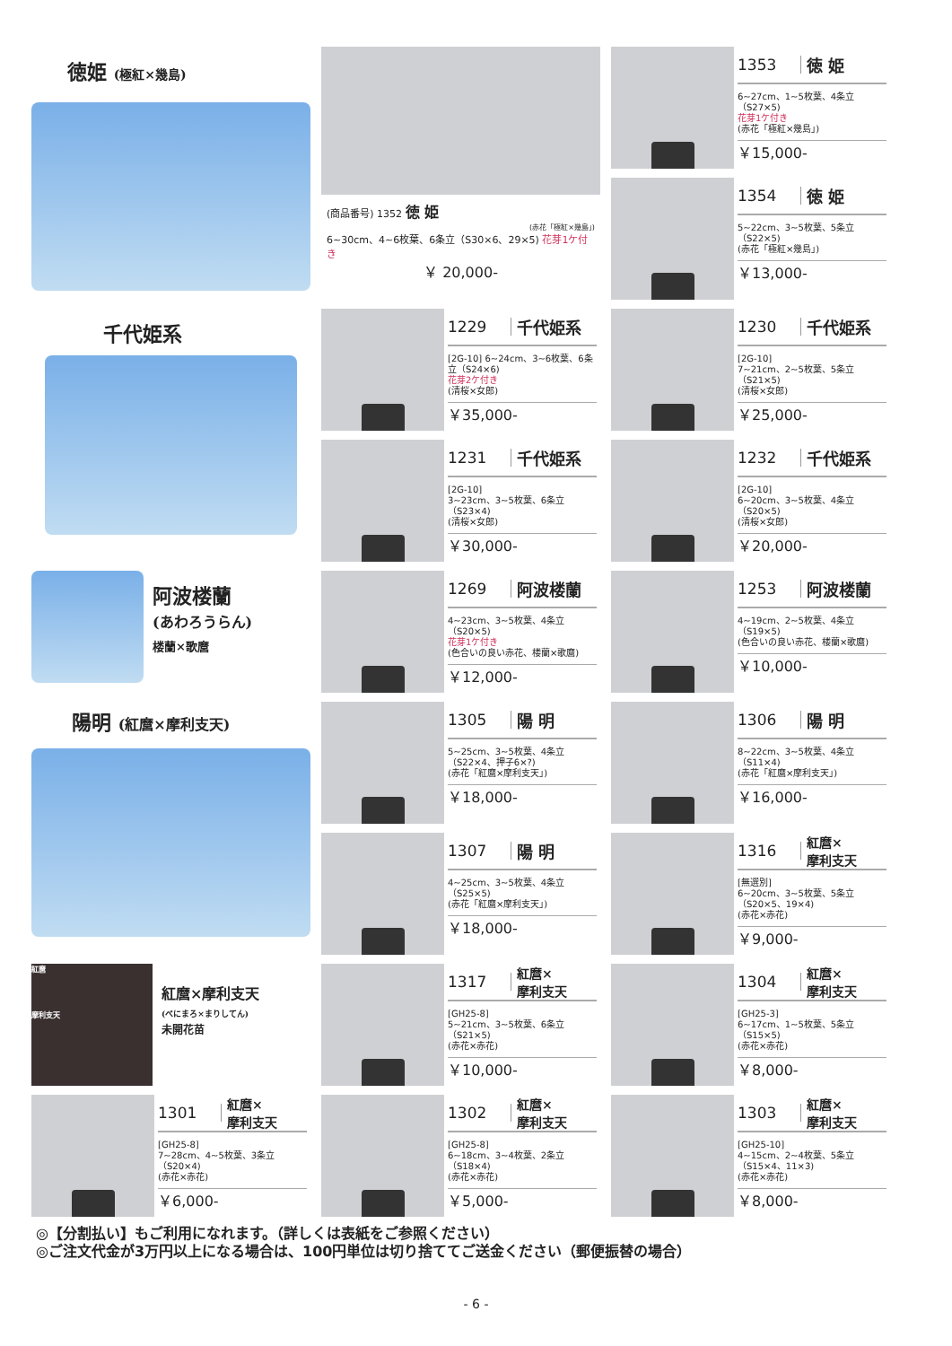徳姫 (極紅×幾島)
(商品番号) 1352 徳 姫
(赤花「極紅×幾島」)
6~30cm、4~6枚葉、6条立（S30×6、29×5) 花芽1ケ付き
￥ 20,000-
1353 徳 姫
6~27cm、1~5枚葉、4条立（S27×5)
花芽1ケ付き
(赤花「極紅×幾島」)
￥15,000-
1354 徳 姫
5~22cm、3~5枚葉、5条立（S22×5)
(赤花「極紅×幾島」)
￥13,000-
千代姫系
1229 千代姫系
[2G-10] 6~24cm、3~6枚葉、6条立（S24×6)
花芽2ケ付き
(清桜×女郎)
￥35,000-
1230 千代姫系
[2G-10]
7~21cm、2~5枚葉、5条立（S21×5)
(清桜×女郎)
￥25,000-
1231 千代姫系
[2G-10]
3~23cm、3~5枚葉、6条立（S23×4)
(清桜×女郎)
￥30,000-
1232 千代姫系
[2G-10]
6~20cm、3~5枚葉、4条立（S20×5)
(清桜×女郎)
￥20,000-
阿波楼蘭
(あわろうらん)
楼蘭×歌麿
1269 阿波楼蘭
4~23cm、3~5枚葉、4条立（S20×5)
花芽1ケ付き
(色合いの良い赤花、楼蘭×歌麿)
￥12,000-
1253 阿波楼蘭
4~19cm、2~5枚葉、4条立（S19×5)
(色合いの良い赤花、楼蘭×歌麿)
￥10,000-
陽明 (紅麿×摩利支天)
1305 陽 明
5~25cm、3~5枚葉、4条立
（S22×4、押子6×?)
(赤花「紅麿×摩利支天」)
￥18,000-
1306 陽 明
8~22cm、3~5枚葉、4条立（S11×4)
(赤花「紅麿×摩利支天」)
￥16,000-
1307 陽 明
4~25cm、3~5枚葉、4条立（S25×5)
(赤花「紅麿×摩利支天」)
￥18,000-
1316 紅麿×
摩利支天
[無選別]
6~20cm、3~5枚葉、5条立（S20×5、19×4)
(赤花×赤花)
￥9,000-
紅麿
摩利支天
紅麿×摩利支天
(べにまろ×まりしてん)
未開花苗
1317 紅麿×
摩利支天
[GH25-8]
5~21cm、3~5枚葉、6条立（S21×5)
(赤花×赤花)
￥10,000-
1304 紅麿×
摩利支天
[GH25-3]
6~17cm、1~5枚葉、5条立（S15×5)
(赤花×赤花)
￥8,000-
1301 紅麿×
摩利支天
[GH25-8]
7~28cm、4~5枚葉、3条立（S20×4)
(赤花×赤花)
￥6,000-
1302 紅麿×
摩利支天
[GH25-8]
6~18cm、3~4枚葉、2条立（S18×4)
(赤花×赤花)
￥5,000-
1303 紅麿×
摩利支天
[GH25-10]
4~15cm、2~4枚葉、5条立（S15×4、11×3)
(赤花×赤花)
￥8,000-
◎【分割払い】もご利用になれます。（詳しくは表紙をご参照ください）
◎ご注文代金が3万円以上になる場合は、100円単位は切り捨ててご送金ください（郵便振替の場合）
- 6 -